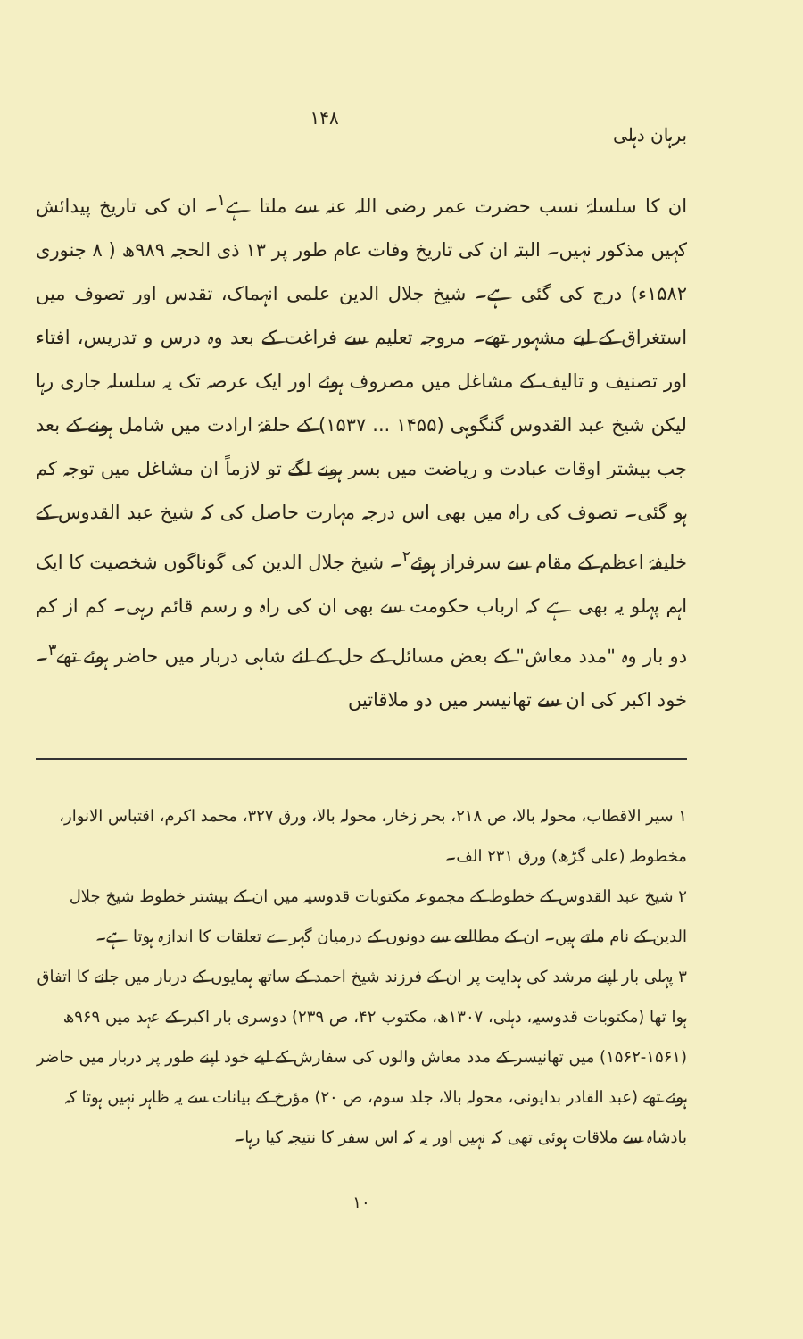برہان دہلی ۱۴۸
ان کا سلسلۂ نسب حضرت عمر رضی اللہ عنہ سے ملتا ہے<sup>۱</sup>۔ ان کی تاریخ پیدائش کہیں مذکور نہیں۔ البتہ ان کی تاریخ وفات عام طور پر ۱۳ ذی الحجہ ۹۸۹ھ ( ۸ جنوری ۱۵۸۲ء) درج کی گئی ہے۔ شیخ جلال الدین علمی انہماک، تقدس اور تصوف میں استغراق کے لیے مشہور تھے۔ مروجہ تعلیم سے فراغت کے بعد وہ درس و تدریس، افتاء اور تصنیف و تالیف کے مشاغل میں مصروف ہوئے اور ایک عرصہ تک یہ سلسلہ جاری رہا لیکن شیخ عبد القدوس گنگوہی (۱۴۵۵ ... ۱۵۳۷) کے حلقۂ ارادت میں شامل ہونے کے بعد جب بیشتر اوقات عبادت و ریاضت میں بسر ہونے لگے تو لازماً ان مشاغل میں توجہ کم ہو گئی۔ تصوف کی راہ میں بھی اس درجہ مہارت حاصل کی کہ شیخ عبد القدوس کے خلیفۂ اعظم کے مقام سے سرفراز ہوئے<sup>۲</sup>۔ شیخ جلال الدین کی گوناگوں شخصیت کا ایک اہم پہلو یہ بھی ہے کہ ارباب حکومت سے بھی ان کی راہ و رسم قائم رہی۔ کم از کم دو بار وہ "مدد معاش" کے بعض مسائل کے حل کے لئے شاہی دربار میں حاضر ہوئے تھے<sup>۳</sup>۔ خود اکبر کی ان سے تھانیسر میں دو ملاقاتیں
۱ سیر الاقطاب، محولہ بالا، ص ۲۱۸، بحر زخار، محولہ بالا، ورق ۳۲۷، محمد اکرم، اقتباس الانوار، مخطوطہ (علی گڑھ) ورق ۲۳۱ الف۔
۲ شیخ عبد القدوس کے خطوط کے مجموعہ مکتوبات قدوسیہ میں ان کے بیشتر خطوط شیخ جلال الدین کے نام ملتے ہیں۔ ان کے مطالعے سے دونوں کے درمیان گہرے تعلقات کا اندازہ ہوتا ہے۔
۳ پہلی بار اپنے مرشد کی ہدایت پر ان کے فرزند شیخ احمد کے ساتھ ہمایوں کے دربار میں جانے کا اتفاق ہوا تھا (مکتوبات قدوسیہ، دہلی، ۱۳۰۷ھ، مکتوب ۴۲، ص ۲۳۹) دوسری بار اکبر کے عہد میں ۹۶۹ھ (۱۵۶۱-۱۵۶۲) میں تھانیسر کے مدد معاش والوں کی سفارش کے لیے خود اپنے طور پر دربار میں حاضر ہوئے تھے (عبد القادر بدایونی، محولہ بالا، جلد سوم، ص ۲۰) مؤرخ کے بیانات سے یہ ظاہر نہیں ہوتا کہ بادشاہ سے ملاقات ہوئی تھی کہ نہیں اور یہ کہ اس سفر کا نتیجہ کیا رہا۔
۱۰